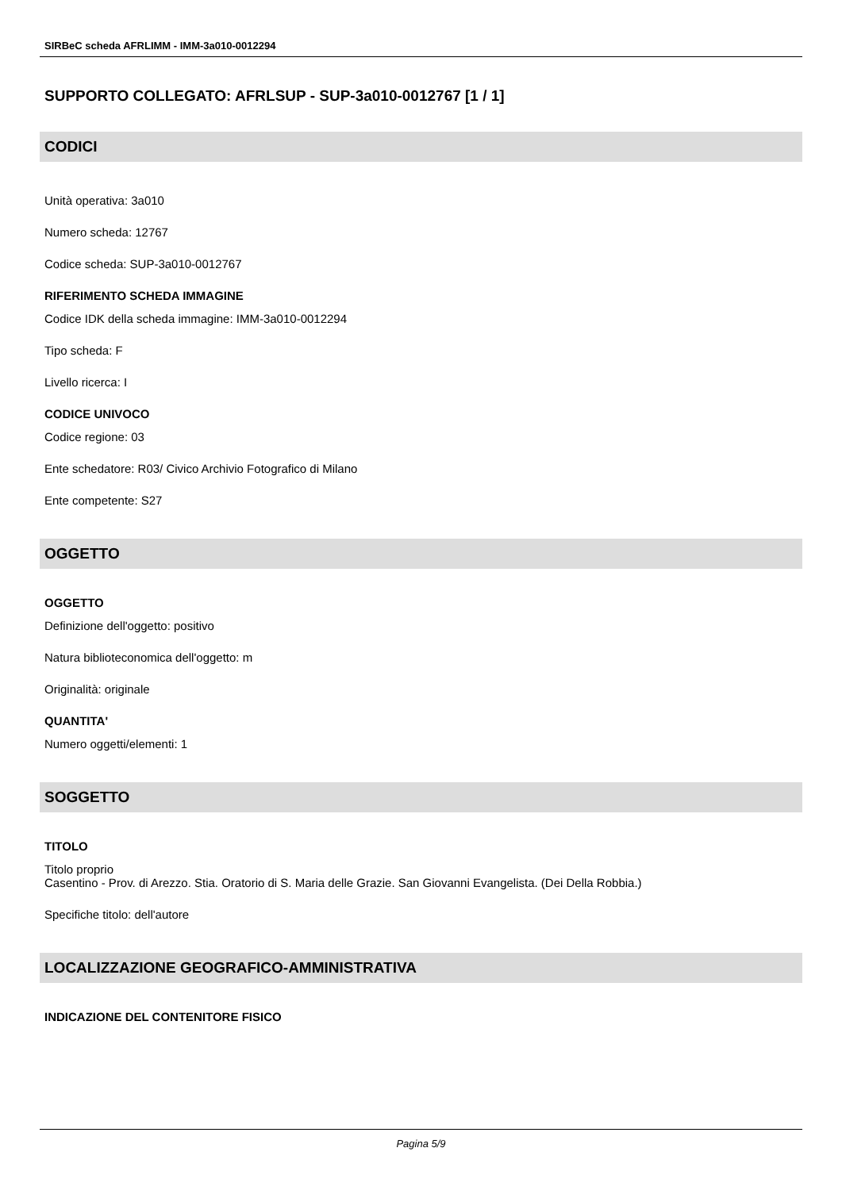SIRBeC scheda AFRLIMM - IMM-3a010-0012294
SUPPORTO COLLEGATO: AFRLSUP - SUP-3a010-0012767 [1 / 1]
CODICI
Unità operativa: 3a010
Numero scheda: 12767
Codice scheda: SUP-3a010-0012767
RIFERIMENTO SCHEDA IMMAGINE
Codice IDK della scheda immagine: IMM-3a010-0012294
Tipo scheda: F
Livello ricerca: I
CODICE UNIVOCO
Codice regione: 03
Ente schedatore: R03/ Civico Archivio Fotografico di Milano
Ente competente: S27
OGGETTO
OGGETTO
Definizione dell'oggetto: positivo
Natura biblioteconomica dell'oggetto: m
Originalità: originale
QUANTITA'
Numero oggetti/elementi: 1
SOGGETTO
TITOLO
Titolo proprio
Casentino - Prov. di Arezzo. Stia. Oratorio di S. Maria delle Grazie. San Giovanni Evangelista. (Dei Della Robbia.)
Specifiche titolo: dell'autore
LOCALIZZAZIONE GEOGRAFICO-AMMINISTRATIVA
INDICAZIONE DEL CONTENITORE FISICO
Pagina 5/9